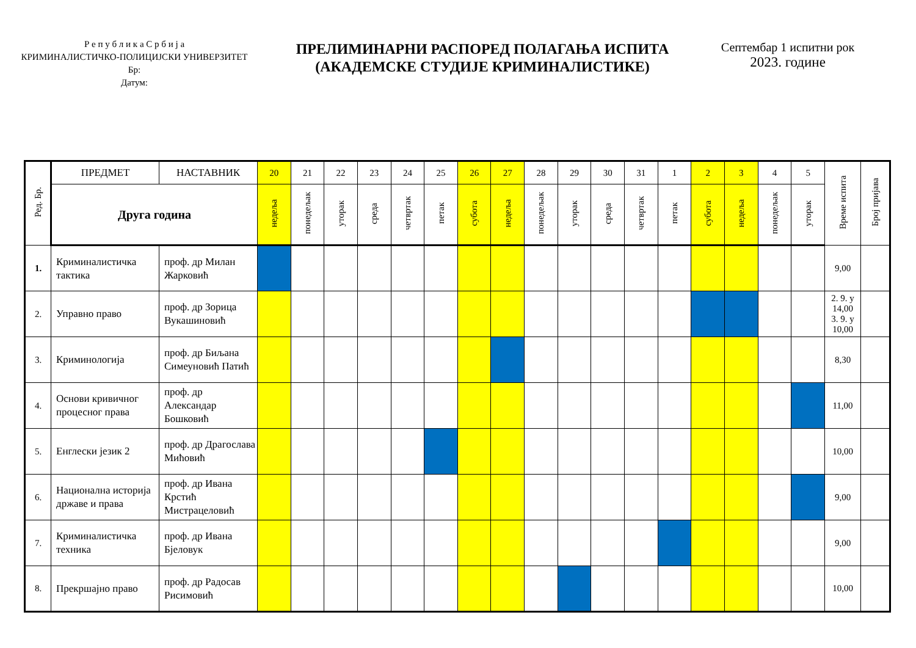Р е п у б л и к а С р б и ј а
КРИМИНАЛИСТИЧКО-ПОЛИЦИЈСКИ УНИВЕРЗИТЕТ
Бр:
Датум:
ПРЕЛИМИНАРНИ РАСПОРЕД ПОЛАГАЊА ИСПИТА
(АКАДЕМСКЕ СТУДИЈЕ КРИМИНАЛИСТИКЕ)
Септембар 1 испитни рок
2023. године
| Ред. Бр. | ПРЕДМЕТ | НАСТАВНИК | 20 | 21 | 22 | 23 | 24 | 25 | 26 | 27 | 28 | 29 | 30 | 31 | 1 | 2 | 3 | 4 | 5 | Време испита | Број пријава |
| --- | --- | --- | --- | --- | --- | --- | --- | --- | --- | --- | --- | --- | --- | --- | --- | --- | --- | --- | --- | --- | --- |
| | Друга година | | недеља | понедељак | уторак | среда | четвртак | петак | субота | недеља | понедељак | уторак | среда | четвртак | петак | субота | недеља | понедељак | уторак | | |
| 1. | Криминалистичка тактика | проф. др Милан Жарковић | | | | | | | | | | | | | | | | | | 9,00 | |
| 2. | Управно право | проф. др Зорица Вукашиновић | | | | | | | | | | | | | | | | | | 2. 9. у 14,00 3. 9. у 10,00 | |
| 3. | Криминологија | проф. др Биљана Симеуновић Патић | | | | | | | | | | | | | | | | | | 8,30 | |
| 4. | Основи кривичног процесног права | проф. др Александар Бошковић | | | | | | | | | | | | | | | | | | 11,00 | |
| 5. | Енглески језик 2 | проф. др Драгослава Мићовић | | | | | | | | | | | | | | | | | | 10,00 | |
| 6. | Национална историја државе и права | проф. др Ивана Крстић Мистрацеловић | | | | | | | | | | | | | | | | | | 9,00 | |
| 7. | Криминалистичка техника | проф. др Ивана Бјеловук | | | | | | | | | | | | | | | | | | 9,00 | |
| 8. | Прекршајно право | проф. др Радосав Рисимовић | | | | | | | | | | | | | | | | | | 10,00 | |